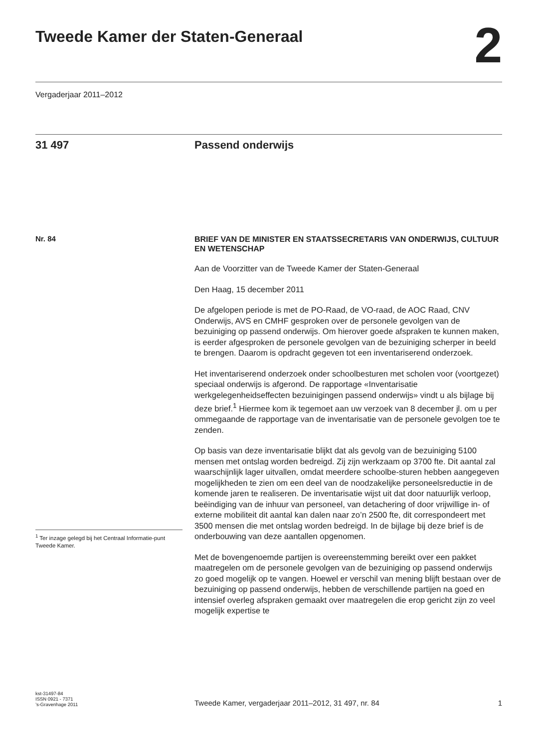Tweede Kamer der Staten-Generaal
2
Vergaderjaar 2011–2012
31 497 Passend onderwijs
Nr. 84
<sup>1</sup> Ter inzage gelegd bij het Centraal Informatie-punt Tweede Kamer.
BRIEF VAN DE MINISTER EN STAATSSECRETARIS VAN ONDERWIJS, CULTUUR EN WETENSCHAP
Aan de Voorzitter van de Tweede Kamer der Staten-Generaal
Den Haag, 15 december 2011
De afgelopen periode is met de PO-Raad, de VO-raad, de AOC Raad, CNV Onderwijs, AVS en CMHF gesproken over de personele gevolgen van de bezuiniging op passend onderwijs. Om hierover goede afspraken te kunnen maken, is eerder afgesproken de personele gevolgen van de bezuiniging scherper in beeld te brengen. Daarom is opdracht gegeven tot een inventariserend onderzoek.
Het inventariserend onderzoek onder schoolbesturen met scholen voor (voortgezet) speciaal onderwijs is afgerond. De rapportage «Inventarisatie werkgelegenheidseffecten bezuinigingen passend onderwijs» vindt u als bijlage bij deze brief.<sup>1</sup> Hiermee kom ik tegemoet aan uw verzoek van 8 december jl. om u per ommegaande de rapportage van de inventarisatie van de personele gevolgen toe te zenden.
Op basis van deze inventarisatie blijkt dat als gevolg van de bezuiniging 5100 mensen met ontslag worden bedreigd. Zij zijn werkzaam op 3700 fte. Dit aantal zal waarschijnlijk lager uitvallen, omdat meerdere schoolbe-sturen hebben aangegeven mogelijkheden te zien om een deel van de noodzakelijke personeelsreductie in de komende jaren te realiseren. De inventarisatie wijst uit dat door natuurlijk verloop, beëindiging van de inhuur van personeel, van detachering of door vrijwillige in- of externe mobiliteit dit aantal kan dalen naar zo’n 2500 fte, dit correspondeert met 3500 mensen die met ontslag worden bedreigd. In de bijlage bij deze brief is de onderbouwing van deze aantallen opgenomen.
Met de bovengenoemde partijen is overeenstemming bereikt over een pakket maatregelen om de personele gevolgen van de bezuiniging op passend onderwijs zo goed mogelijk op te vangen. Hoewel er verschil van mening blijft bestaan over de bezuiniging op passend onderwijs, hebben de verschillende partijen na goed en intensief overleg afspraken gemaakt over maatregelen die erop gericht zijn zo veel mogelijk expertise te
kst-31497-84
ISSN 0921 - 7371
’s-Gravenhage 2011
Tweede Kamer, vergaderjaar 2011–2012, 31 497, nr. 84 1